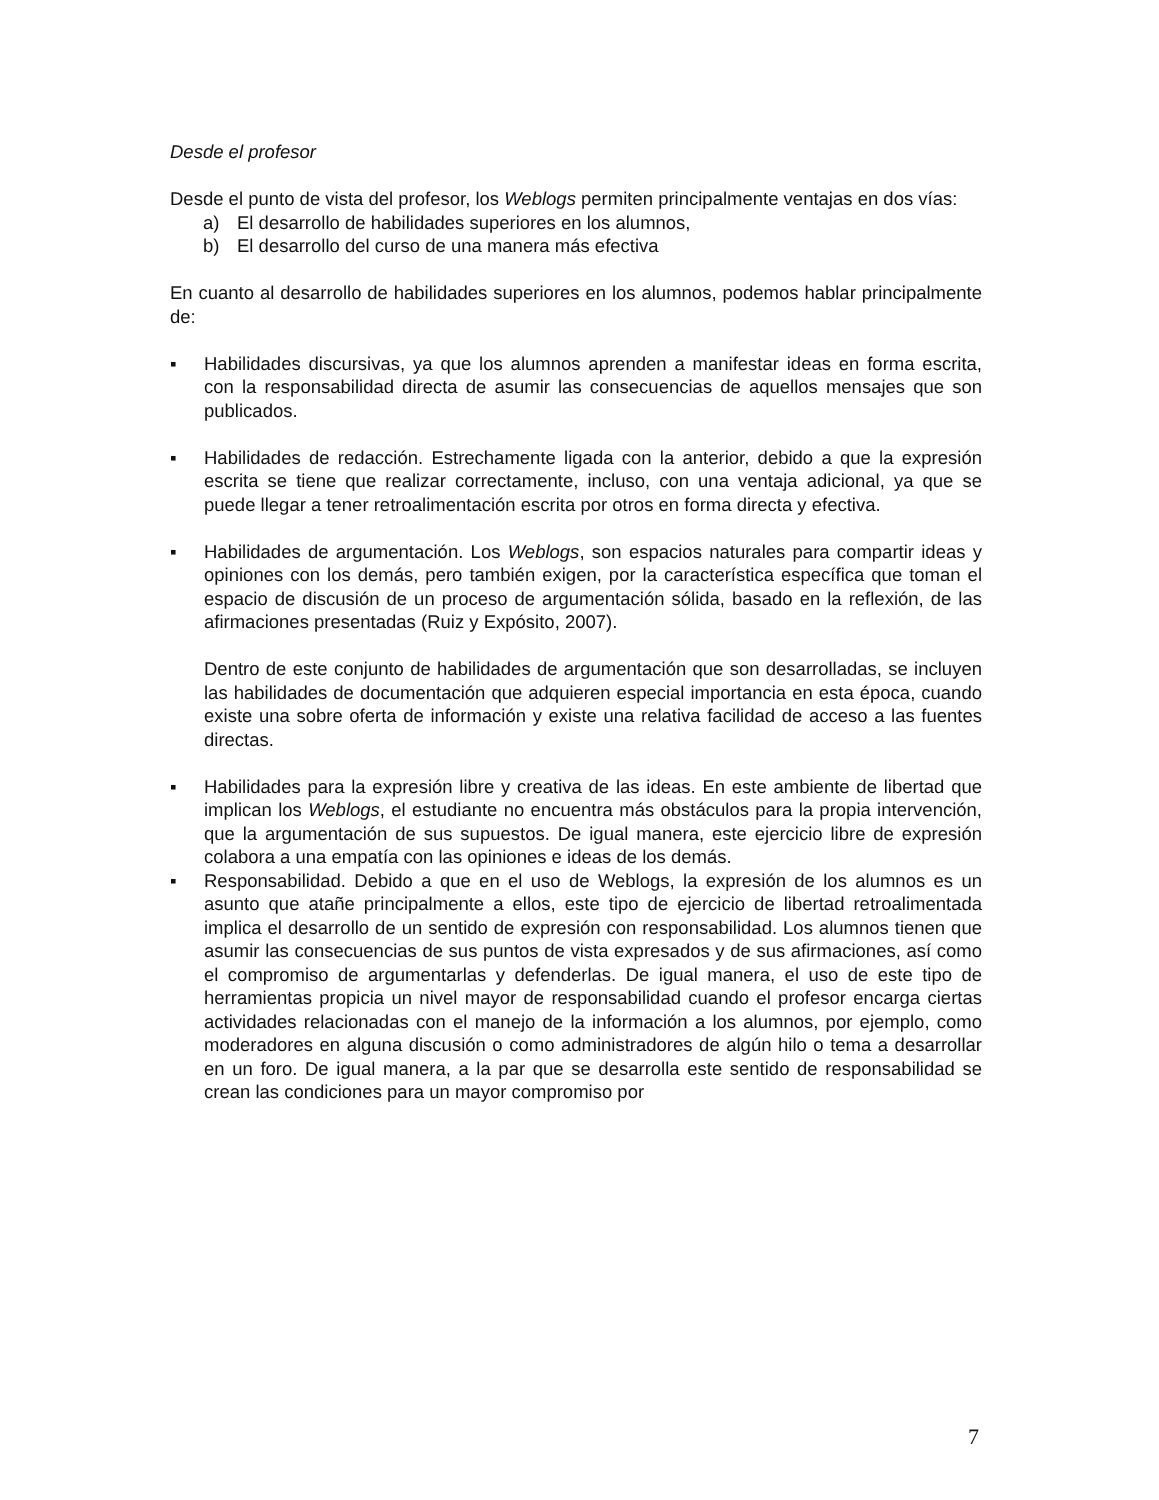Desde el profesor
Desde el punto de vista del profesor, los Weblogs permiten principalmente ventajas en dos vías:
a) El desarrollo de habilidades superiores en los alumnos,
b) El desarrollo del curso de una manera más efectiva
En cuanto al desarrollo de habilidades superiores en los alumnos, podemos hablar principalmente de:
▪ Habilidades discursivas, ya que los alumnos aprenden a manifestar ideas en forma escrita, con la responsabilidad directa de asumir las consecuencias de aquellos mensajes que son publicados.
▪ Habilidades de redacción. Estrechamente ligada con la anterior, debido a que la expresión escrita se tiene que realizar correctamente, incluso, con una ventaja adicional, ya que se puede llegar a tener retroalimentación escrita por otros en forma directa y efectiva.
▪ Habilidades de argumentación. Los Weblogs, son espacios naturales para compartir ideas y opiniones con los demás, pero también exigen, por la característica específica que toman el espacio de discusión de un proceso de argumentación sólida, basado en la reflexión, de las afirmaciones presentadas (Ruiz y Expósito, 2007).
Dentro de este conjunto de habilidades de argumentación que son desarrolladas, se incluyen las habilidades de documentación que adquieren especial importancia en esta época, cuando existe una sobre oferta de información y existe una relativa facilidad de acceso a las fuentes directas.
▪ Habilidades para la expresión libre y creativa de las ideas. En este ambiente de libertad que implican los Weblogs, el estudiante no encuentra más obstáculos para la propia intervención, que la argumentación de sus supuestos. De igual manera, este ejercicio libre de expresión colabora a una empatía con las opiniones e ideas de los demás.
▪ Responsabilidad. Debido a que en el uso de Weblogs, la expresión de los alumnos es un asunto que atañe principalmente a ellos, este tipo de ejercicio de libertad retroalimentada implica el desarrollo de un sentido de expresión con responsabilidad. Los alumnos tienen que asumir las consecuencias de sus puntos de vista expresados y de sus afirmaciones, así como el compromiso de argumentarlas y defenderlas. De igual manera, el uso de este tipo de herramientas propicia un nivel mayor de responsabilidad cuando el profesor encarga ciertas actividades relacionadas con el manejo de la información a los alumnos, por ejemplo, como moderadores en alguna discusión o como administradores de algún hilo o tema a desarrollar en un foro. De igual manera, a la par que se desarrolla este sentido de responsabilidad se crean las condiciones para un mayor compromiso por
7